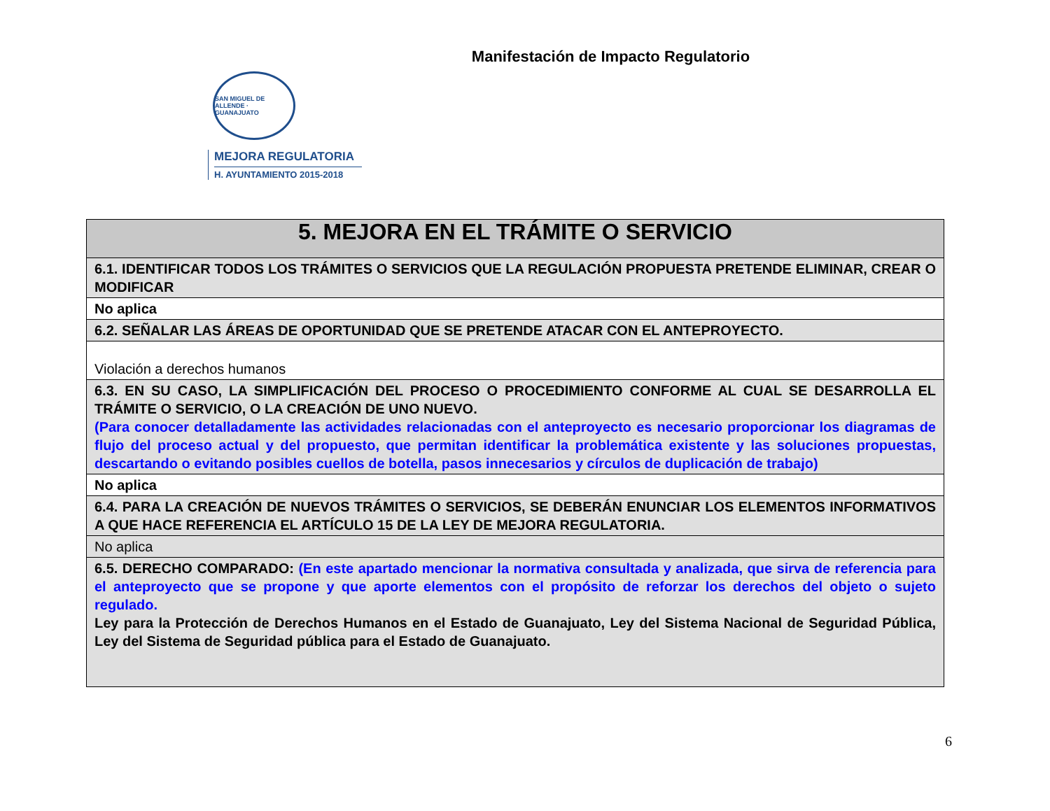Manifestación de Impacto Regulatorio
SAN MIGUEL DE ALLENDE · GUANAJUATO
MEJORA REGULATORIA
H. AYUNTAMIENTO 2015-2018
| 5. MEJORA EN EL TRÁMITE O SERVICIO |
| 6.1. IDENTIFICAR TODOS LOS TRÁMITES O SERVICIOS QUE LA REGULACIÓN PROPUESTA PRETENDE ELIMINAR, CREAR O MODIFICAR |
| No aplica |
| 6.2. SEÑALAR LAS ÁREAS DE OPORTUNIDAD QUE SE PRETENDE ATACAR CON EL ANTEPROYECTO. |
| Violación a derechos humanos |
| 6.3. EN SU CASO, LA SIMPLIFICACIÓN DEL PROCESO O PROCEDIMIENTO CONFORME AL CUAL SE DESARROLLA EL TRÁMITE O SERVICIO, O LA CREACIÓN DE UNO NUEVO. (Para conocer detalladamente las actividades relacionadas con el anteproyecto es necesario proporcionar los diagramas de flujo del proceso actual y del propuesto, que permitan identificar la problemática existente y las soluciones propuestas, descartando o evitando posibles cuellos de botella, pasos innecesarios y círculos de duplicación de trabajo) |
| No aplica |
| 6.4. PARA LA CREACIÓN DE NUEVOS TRÁMITES O SERVICIOS, SE DEBERÁN ENUNCIAR LOS ELEMENTOS INFORMATIVOS A QUE HACE REFERENCIA EL ARTÍCULO 15 DE LA LEY DE MEJORA REGULATORIA. |
| No aplica |
| 6.5. DERECHO COMPARADO: (En este apartado mencionar la normativa consultada y analizada, que sirva de referencia para el anteproyecto que se propone y que aporte elementos con el propósito de reforzar los derechos del objeto o sujeto regulado. Ley para la Protección de Derechos Humanos en el Estado de Guanajuato, Ley del Sistema Nacional de Seguridad Pública, Ley del Sistema de Seguridad pública para el Estado de Guanajuato. |
6